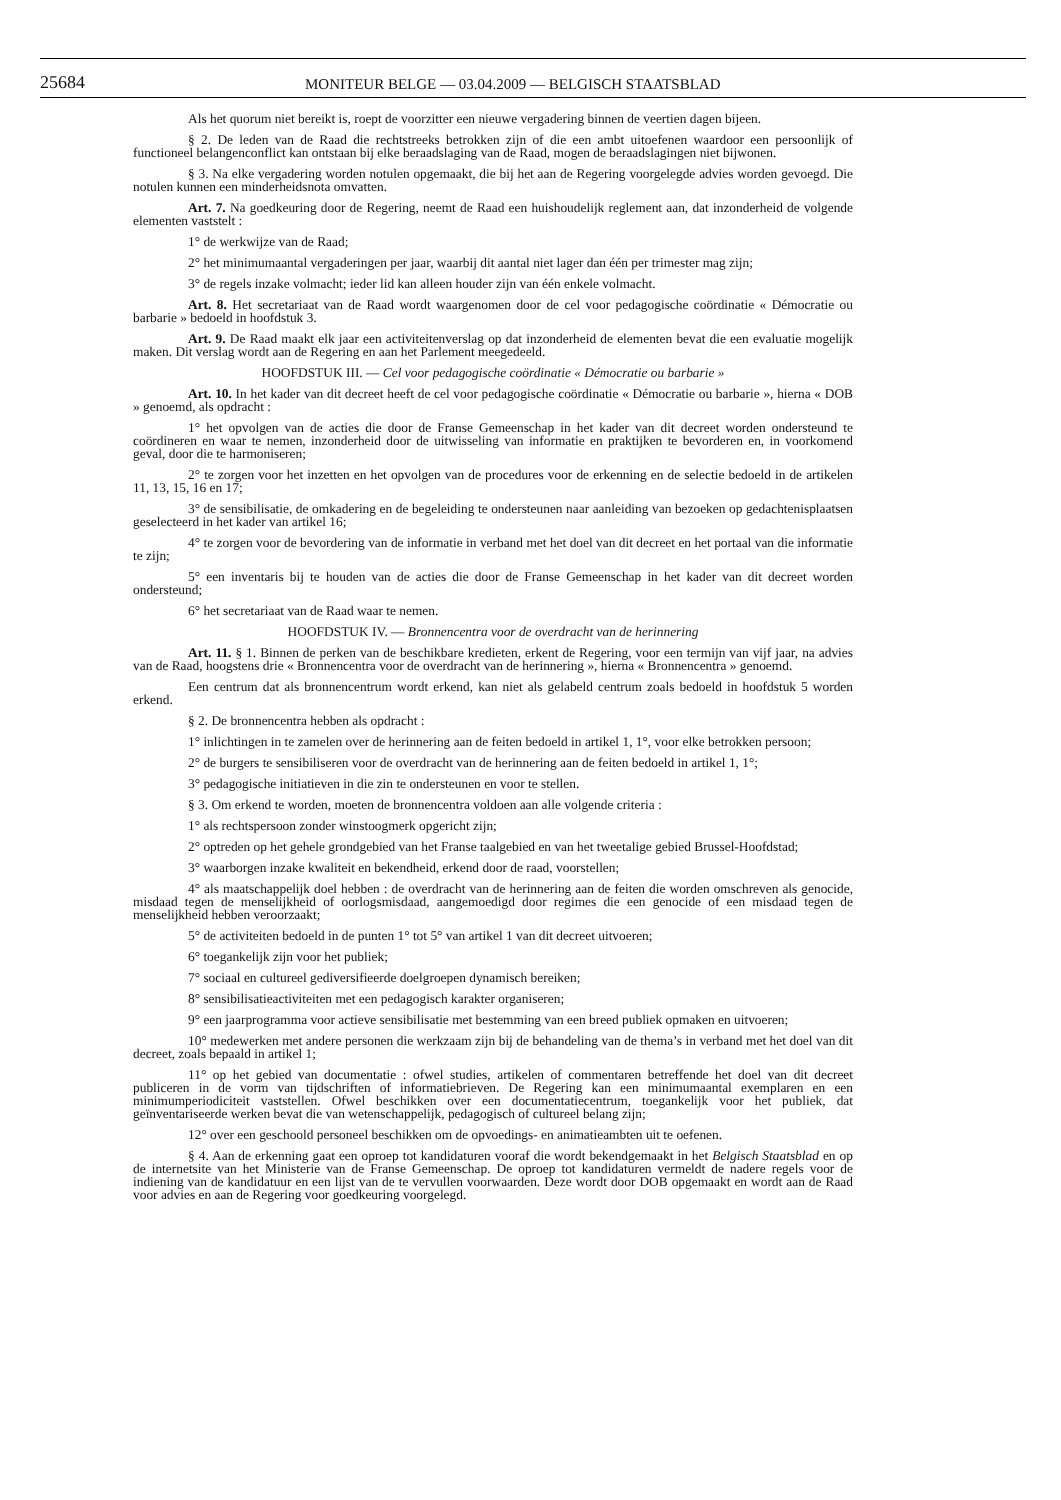25684
MONITEUR BELGE — 03.04.2009 — BELGISCH STAATSBLAD
Als het quorum niet bereikt is, roept de voorzitter een nieuwe vergadering binnen de veertien dagen bijeen.
§ 2. De leden van de Raad die rechtstreeks betrokken zijn of die een ambt uitoefenen waardoor een persoonlijk of functioneel belangenconflict kan ontstaan bij elke beraadslaging van de Raad, mogen de beraadslagingen niet bijwonen.
§ 3. Na elke vergadering worden notulen opgemaakt, die bij het aan de Regering voorgelegde advies worden gevoegd. Die notulen kunnen een minderheidsnota omvatten.
Art. 7. Na goedkeuring door de Regering, neemt de Raad een huishoudelijk reglement aan, dat inzonderheid de volgende elementen vaststelt :
1° de werkwijze van de Raad;
2° het minimumaantal vergaderingen per jaar, waarbij dit aantal niet lager dan één per trimester mag zijn;
3° de regels inzake volmacht; ieder lid kan alleen houder zijn van één enkele volmacht.
Art. 8. Het secretariaat van de Raad wordt waargenomen door de cel voor pedagogische coördinatie « Démocratie ou barbarie » bedoeld in hoofdstuk 3.
Art. 9. De Raad maakt elk jaar een activiteitenverslag op dat inzonderheid de elementen bevat die een evaluatie mogelijk maken. Dit verslag wordt aan de Regering en aan het Parlement meegedeeld.
HOOFDSTUK III. — Cel voor pedagogische coördinatie « Démocratie ou barbarie »
Art. 10. In het kader van dit decreet heeft de cel voor pedagogische coördinatie « Démocratie ou barbarie », hierna « DOB » genoemd, als opdracht :
1° het opvolgen van de acties die door de Franse Gemeenschap in het kader van dit decreet worden ondersteund te coördineren en waar te nemen, inzonderheid door de uitwisseling van informatie en praktijken te bevorderen en, in voorkomend geval, door die te harmoniseren;
2° te zorgen voor het inzetten en het opvolgen van de procedures voor de erkenning en de selectie bedoeld in de artikelen 11, 13, 15, 16 en 17;
3° de sensibilisatie, de omkadering en de begeleiding te ondersteunen naar aanleiding van bezoeken op gedachtenisplaatsen geselecteerd in het kader van artikel 16;
4° te zorgen voor de bevordering van de informatie in verband met het doel van dit decreet en het portaal van die informatie te zijn;
5° een inventaris bij te houden van de acties die door de Franse Gemeenschap in het kader van dit decreet worden ondersteund;
6° het secretariaat van de Raad waar te nemen.
HOOFDSTUK IV. — Bronnencentra voor de overdracht van de herinnering
Art. 11. § 1. Binnen de perken van de beschikbare kredieten, erkent de Regering, voor een termijn van vijf jaar, na advies van de Raad, hoogstens drie « Bronnencentra voor de overdracht van de herinnering », hierna « Bronnencentra » genoemd.
Een centrum dat als bronnencentrum wordt erkend, kan niet als gelabeld centrum zoals bedoeld in hoofdstuk 5 worden erkend.
§ 2. De bronnencentra hebben als opdracht :
1° inlichtingen in te zamelen over de herinnering aan de feiten bedoeld in artikel 1, 1°, voor elke betrokken persoon;
2° de burgers te sensibiliseren voor de overdracht van de herinnering aan de feiten bedoeld in artikel 1, 1°;
3° pedagogische initiatieven in die zin te ondersteunen en voor te stellen.
§ 3. Om erkend te worden, moeten de bronnencentra voldoen aan alle volgende criteria :
1° als rechtspersoon zonder winstoogmerk opgericht zijn;
2° optreden op het gehele grondgebied van het Franse taalgebied en van het tweetalige gebied Brussel-Hoofdstad;
3° waarborgen inzake kwaliteit en bekendheid, erkend door de raad, voorstellen;
4° als maatschappelijk doel hebben : de overdracht van de herinnering aan de feiten die worden omschreven als genocide, misdaad tegen de menselijkheid of oorlogsmisdaad, aangemoedigd door regimes die een genocide of een misdaad tegen de menselijkheid hebben veroorzaakt;
5° de activiteiten bedoeld in de punten 1° tot 5° van artikel 1 van dit decreet uitvoeren;
6° toegankelijk zijn voor het publiek;
7° sociaal en cultureel gediversifieerde doelgroepen dynamisch bereiken;
8° sensibilisatieactiviteiten met een pedagogisch karakter organiseren;
9° een jaarprogramma voor actieve sensibilisatie met bestemming van een breed publiek opmaken en uitvoeren;
10° medewerken met andere personen die werkzaam zijn bij de behandeling van de thema’s in verband met het doel van dit decreet, zoals bepaald in artikel 1;
11° op het gebied van documentatie : ofwel studies, artikelen of commentaren betreffende het doel van dit decreet publiceren in de vorm van tijdschriften of informatiebrieven. De Regering kan een minimumaantal exemplaren en een minimumperiodiciteit vaststellen. Ofwel beschikken over een documentatiecentrum, toegankelijk voor het publiek, dat geïnventariseerde werken bevat die van wetenschappelijk, pedagogisch of cultureel belang zijn;
12° over een geschoold personeel beschikken om de opvoedings- en animatieambten uit te oefenen.
§ 4. Aan de erkenning gaat een oproep tot kandidaturen vooraf die wordt bekendgemaakt in het Belgisch Staatsblad en op de internetsite van het Ministerie van de Franse Gemeenschap. De oproep tot kandidaturen vermeldt de nadere regels voor de indiening van de kandidatuur en een lijst van de te vervullen voorwaarden. Deze wordt door DOB opgemaakt en wordt aan de Raad voor advies en aan de Regering voor goedkeuring voorgelegd.